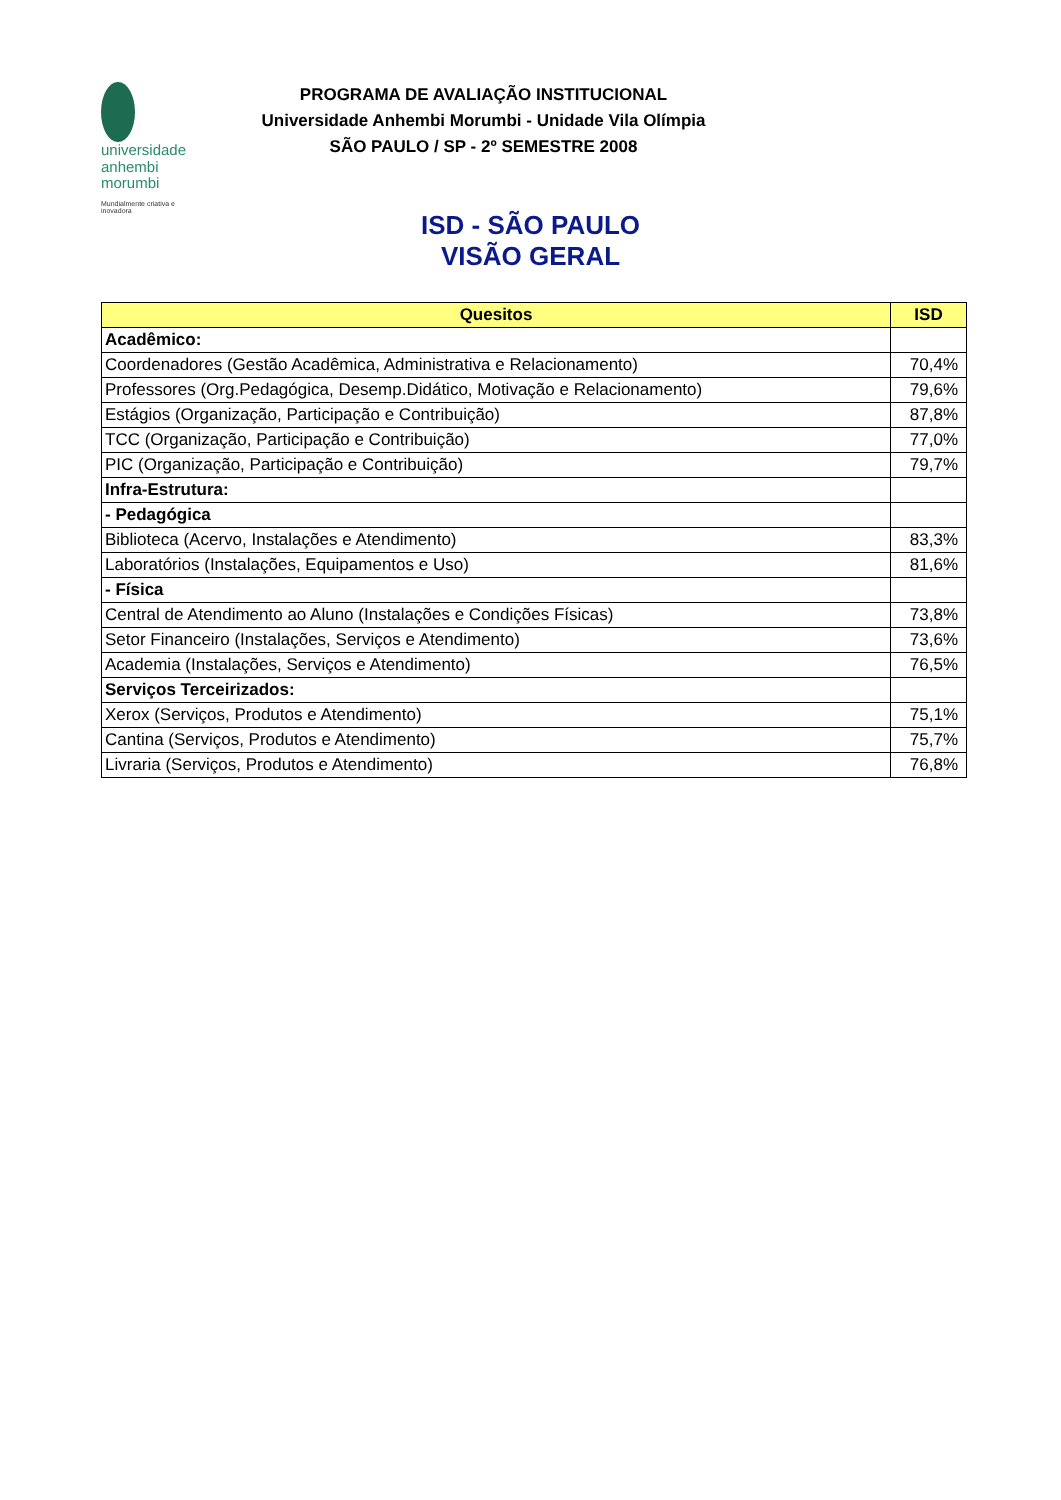universidade
anhembi
morumbi
Mundialmente criativa e inovadora
PROGRAMA DE AVALIAÇÃO INSTITUCIONAL
Universidade Anhembi Morumbi - Unidade Vila Olímpia
SÃO PAULO / SP - 2º SEMESTRE 2008
ISD - SÃO PAULO
VISÃO GERAL
| Quesitos | ISD |
| --- | --- |
| Acadêmico: | |
| Coordenadores (Gestão Acadêmica, Administrativa e Relacionamento) | 70,4% |
| Professores (Org.Pedagógica, Desemp.Didático, Motivação e Relacionamento) | 79,6% |
| Estágios (Organização, Participação e Contribuição) | 87,8% |
| TCC (Organização, Participação e Contribuição) | 77,0% |
| PIC (Organização, Participação e Contribuição) | 79,7% |
| Infra-Estrutura: | |
| - Pedagógica | |
| Biblioteca (Acervo, Instalações e Atendimento) | 83,3% |
| Laboratórios (Instalações, Equipamentos e Uso) | 81,6% |
| - Física | |
| Central de Atendimento ao Aluno (Instalações e Condições Físicas) | 73,8% |
| Setor Financeiro (Instalações, Serviços e Atendimento) | 73,6% |
| Academia (Instalações, Serviços e Atendimento) | 76,5% |
| Serviços Terceirizados: | |
| Xerox (Serviços, Produtos e Atendimento) | 75,1% |
| Cantina (Serviços, Produtos e Atendimento) | 75,7% |
| Livraria (Serviços, Produtos e Atendimento) | 76,8% |